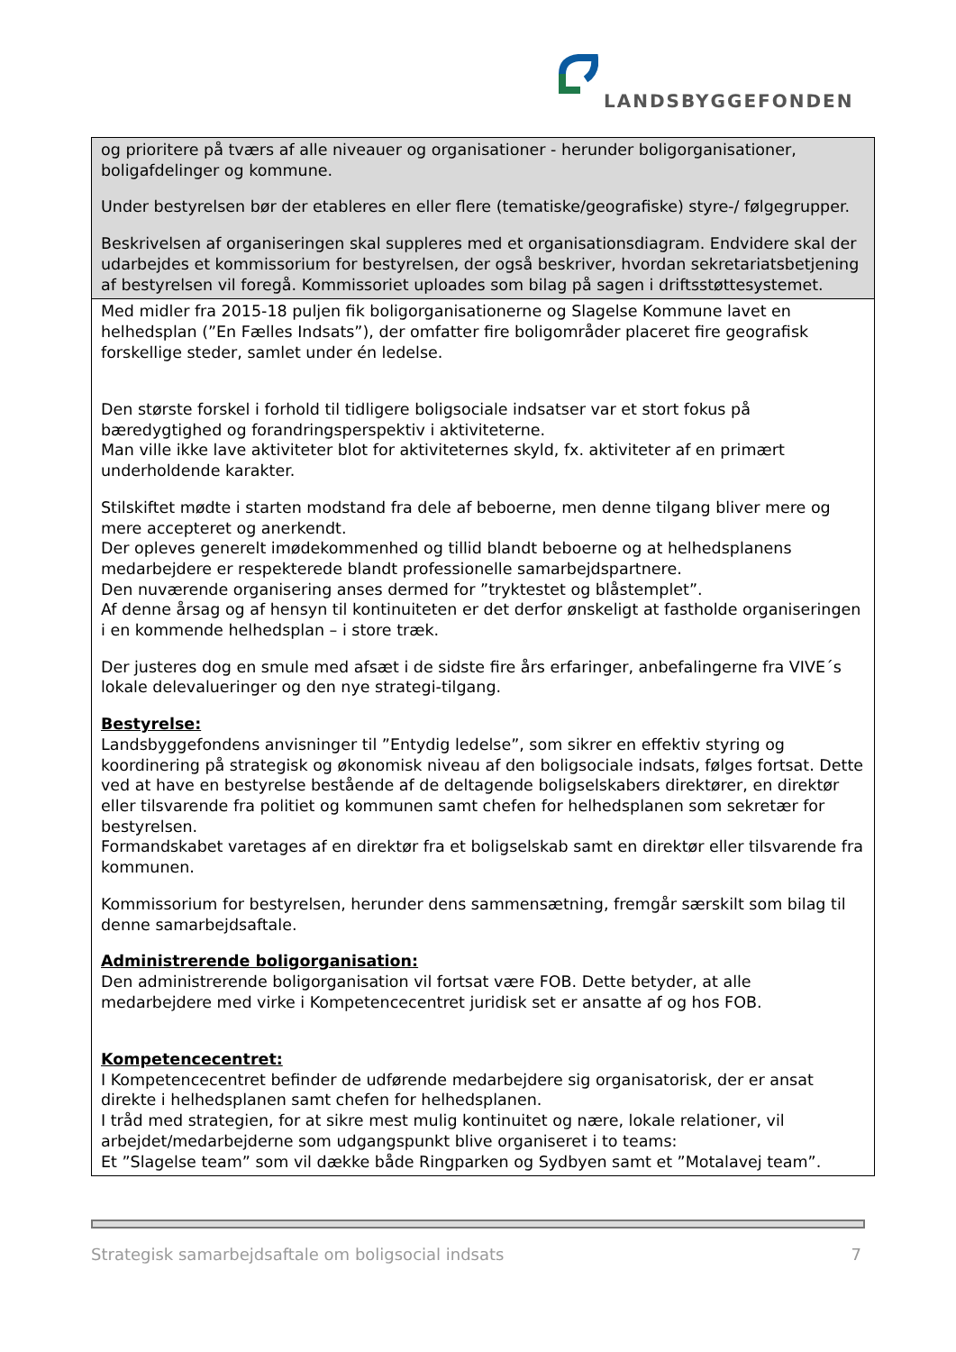LANDSBYGGEFONDEN
| og prioritere på tværs af alle niveauer og organisationer - herunder boligorganisationer, boligafdelinger og kommune. Under bestyrelsen bør der etableres en eller flere (tematiske/geografiske) styre-/ følgegrupper. Beskrivelsen af organiseringen skal suppleres med et organisationsdiagram. Endvidere skal der udarbejdes et kommissorium for bestyrelsen, der også beskriver, hvordan sekretariatsbetjening af bestyrelsen vil foregå. Kommissoriet uploades som bilag på sagen i driftsstøttesystemet. |
| Med midler fra 2015-18 puljen fik boligorganisationerne og Slagelse Kommune lavet en helhedsplan (”En Fælles Indsats”), der omfatter fire boligområder placeret fire geografisk forskellige steder, samlet under én ledelse. Den største forskel i forhold til tidligere boligsociale indsatser var et stort fokus på bæredygtighed og forandringsperspektiv i aktiviteterne. Man ville ikke lave aktiviteter blot for aktiviteternes skyld, fx. aktiviteter af en primært underholdende karakter. Stilskiftet mødte i starten modstand fra dele af beboerne, men denne tilgang bliver mere og mere accepteret og anerkendt. Der opleves generelt imødekommenhed og tillid blandt beboerne og at helhedsplanens medarbejdere er respekterede blandt professionelle samarbejdspartnere. Den nuværende organisering anses dermed for ”tryktestet og blåstemplet”. Af denne årsag og af hensyn til kontinuiteten er det derfor ønskeligt at fastholde organiseringen i en kommende helhedsplan – i store træk. Der justeres dog en smule med afsæt i de sidste fire års erfaringer, anbefalingerne fra VIVE´s lokale delevalueringer og den nye strategi-tilgang. Bestyrelse: Landsbyggefondens anvisninger til ”Entydig ledelse”, som sikrer en effektiv styring og koordinering på strategisk og økonomisk niveau af den boligsociale indsats, følges fortsat. Dette ved at have en bestyrelse bestående af de deltagende boligselskabers direktører, en direktør eller tilsvarende fra politiet og kommunen samt chefen for helhedsplanen som sekretær for bestyrelsen. Formandskabet varetages af en direktør fra et boligselskab samt en direktør eller tilsvarende fra kommunen. Kommissorium for bestyrelsen, herunder dens sammensætning, fremgår særskilt som bilag til denne samarbejdsaftale. Administrerende boligorganisation: Den administrerende boligorganisation vil fortsat være FOB. Dette betyder, at alle medarbejdere med virke i Kompetencecentret juridisk set er ansatte af og hos FOB. Kompetencecentret: I Kompetencecentret befinder de udførende medarbejdere sig organisatorisk, der er ansat direkte i helhedsplanen samt chefen for helhedsplanen. I tråd med strategien, for at sikre mest mulig kontinuitet og nære, lokale relationer, vil arbejdet/medarbejderne som udgangspunkt blive organiseret i to teams: Et ”Slagelse team” som vil dække både Ringparken og Sydbyen samt et ”Motalavej team”. |
Strategisk samarbejdsaftale om boligsocial indsats 7